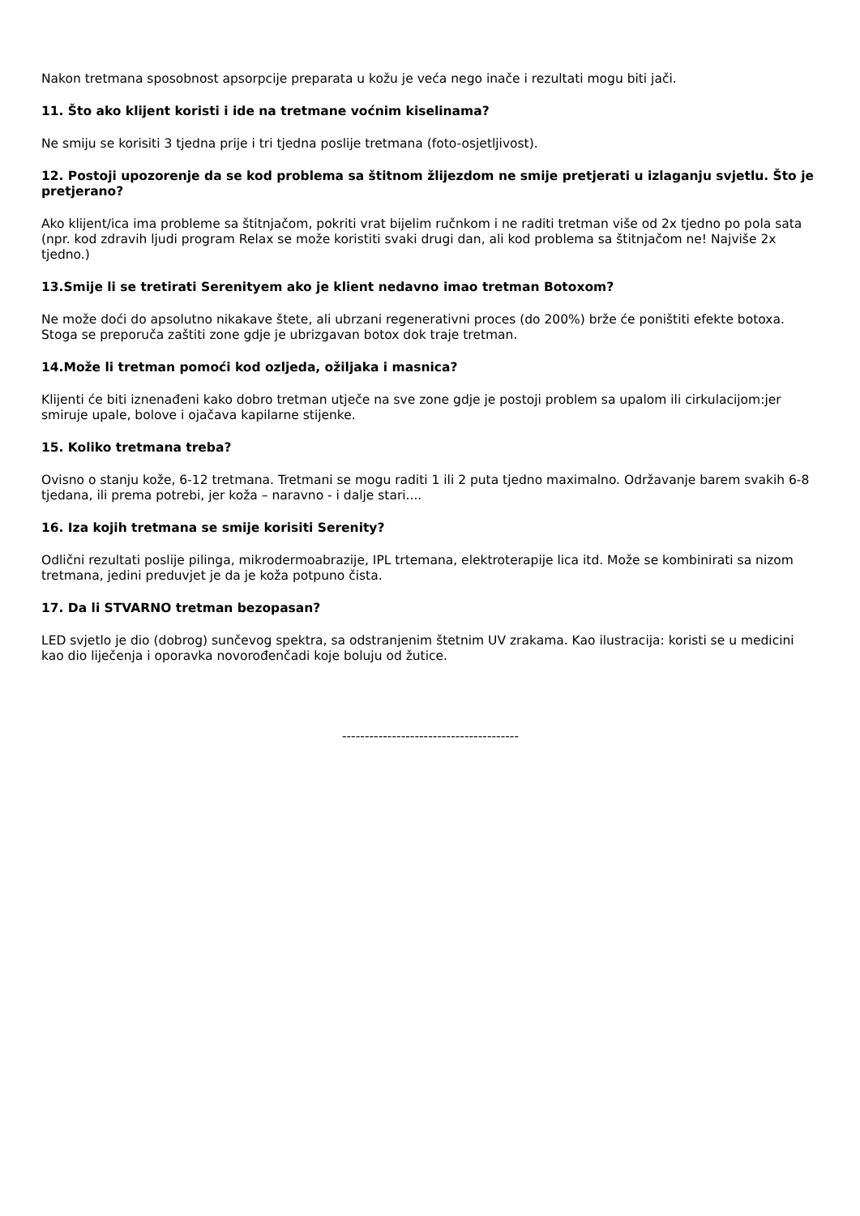Nakon tretmana sposobnost apsorpcije preparata u kožu je veća nego inače i rezultati mogu biti jači.
11. Što ako klijent koristi i ide na tretmane voćnim kiselinama?
Ne smiju se korisiti 3 tjedna prije i tri tjedna poslije tretmana (foto-osjetljivost).
12. Postoji upozorenje da se kod problema sa štitnom žlijezdom ne smije pretjerati u izlaganju svjetlu. Što je pretjerano?
Ako klijent/ica ima probleme sa štitnjačom, pokriti vrat bijelim ručnkom i ne raditi tretman više od 2x tjedno po pola sata (npr. kod zdravih ljudi program Relax se može koristiti svaki drugi dan, ali kod problema sa štitnjačom ne! Najviše 2x tjedno.)
13.Smije li se tretirati Serenityem ako je klient nedavno imao tretman Botoxom?
Ne može doći do apsolutno nikakave štete, ali ubrzani regenerativni proces (do 200%) brže će poništiti efekte botoxa. Stoga se preporuča zaštiti zone gdje je ubrizgavan botox dok traje tretman.
14.Može li tretman pomoći kod ozljeda, ožiljaka i masnica?
Klijenti će biti iznenađeni kako dobro tretman utječe na sve zone gdje je postoji problem sa upalom ili cirkulacijom:jer smiruje upale, bolove i ojačava kapilarne stijenke.
15. Koliko tretmana treba?
Ovisno o stanju kože, 6-12 tretmana. Tretmani se mogu raditi 1 ili 2 puta tjedno maximalno. Održavanje barem svakih 6-8 tjedana, ili prema potrebi, jer koža – naravno - i dalje stari....
16. Iza kojih tretmana se smije korisiti Serenity?
Odlični rezultati poslije pilinga, mikrodermoabrazije, IPL trtemana, elektroterapije lica itd. Može se kombinirati sa nizom tretmana, jedini preduvjet je da je koža potpuno čista.
17. Da li STVARNO tretman bezopasan?
LED svjetlo je dio (dobrog) sunčevog spektra, sa odstranjenim štetnim UV zrakama. Kao ilustracija: koristi se u medicini kao dio liječenja i oporavka novorođenčadi koje boluju od žutice.
---------------------------------------